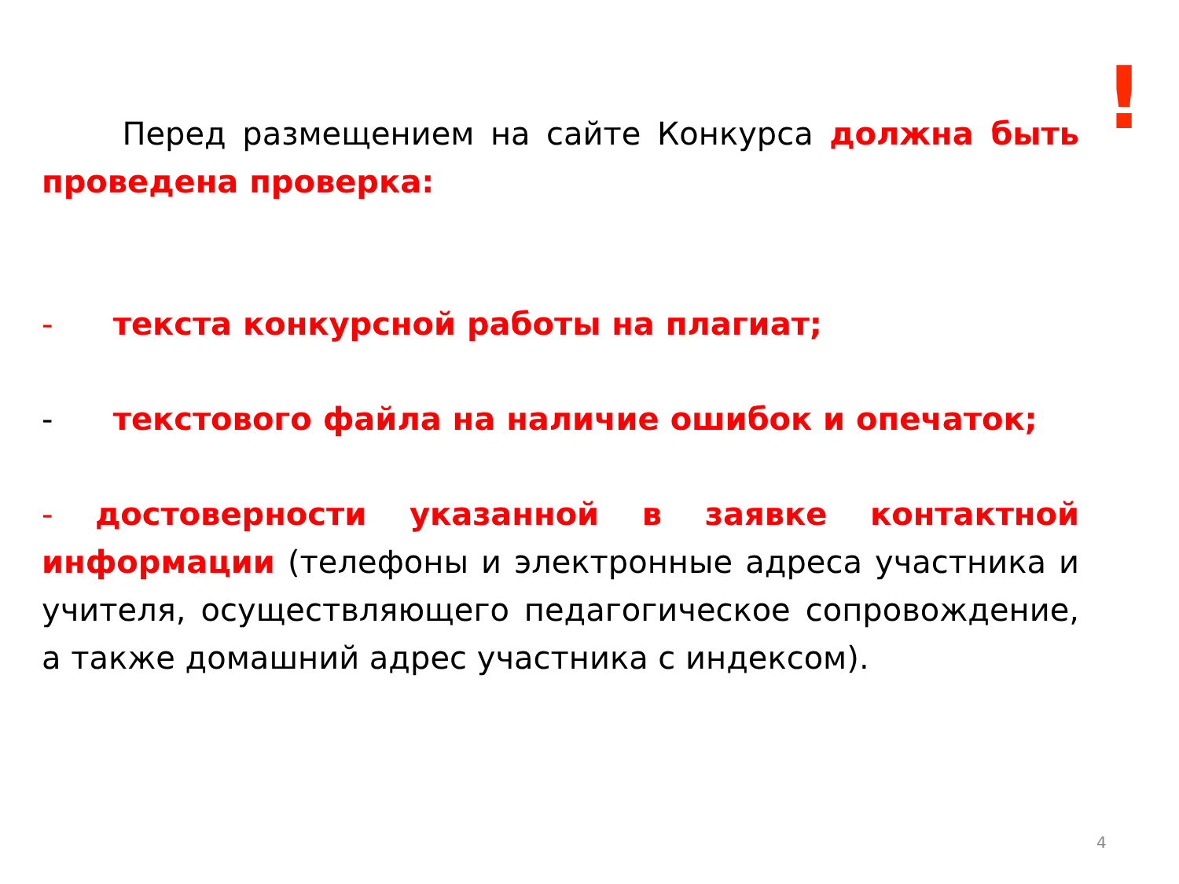!
Перед размещением на сайте Конкурса должна быть проведена проверка:
- текста конкурсной работы на плагиат;
- текстового файла на наличие ошибок и опечаток;
- достоверности указанной в заявке контактной информации (телефоны и электронные адреса участника и учителя, осуществляющего педагогическое сопровождение, а также домашний адрес участника с индексом).
4